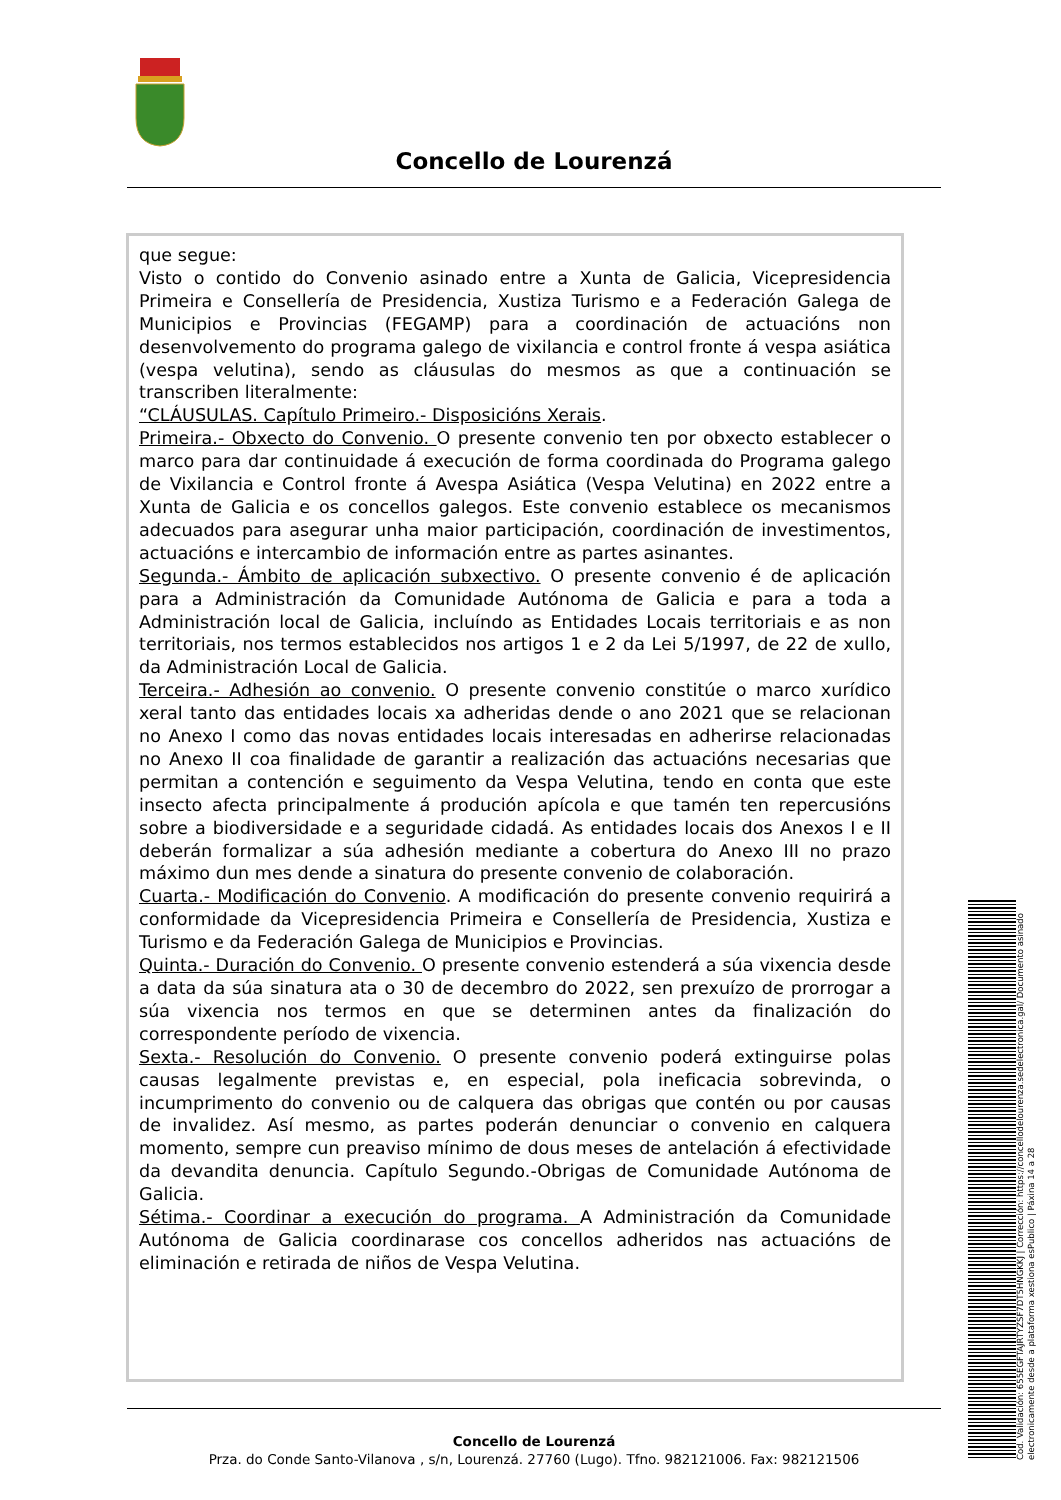Concello de Lourenzá
que segue:
Visto o contido do Convenio asinado entre a Xunta de Galicia, Vicepresidencia Primeira e Consellería de Presidencia, Xustiza Turismo e a Federación Galega de Municipios e Provincias (FEGAMP) para a coordinación de actuacións non desenvolvemento do programa galego de vixilancia e control fronte á vespa asiática (vespa velutina), sendo as cláusulas do mesmos as que a continuación se transcriben literalmente:
“CLÁUSULAS. Capítulo Primeiro.- Disposicións Xerais.
Primeira.- Obxecto do Convenio. O presente convenio ten por obxecto establecer o marco para dar continuidade á execución de forma coordinada do Programa galego de Vixilancia e Control fronte á Avespa Asiática (Vespa Velutina) en 2022 entre a Xunta de Galicia e os concellos galegos. Este convenio establece os mecanismos adecuados para asegurar unha maior participación, coordinación de investimentos, actuacións e intercambio de información entre as partes asinantes.
Segunda.- Ámbito de aplicación subxectivo. O presente convenio é de aplicación para a Administración da Comunidade Autónoma de Galicia e para a toda a Administración local de Galicia, incluíndo as Entidades Locais territoriais e as non territoriais, nos termos establecidos nos artigos 1 e 2 da Lei 5/1997, de 22 de xullo, da Administración Local de Galicia.
Terceira.- Adhesión ao convenio. O presente convenio constitúe o marco xurídico xeral tanto das entidades locais xa adheridas dende o ano 2021 que se relacionan no Anexo I como das novas entidades locais interesadas en adherirse relacionadas no Anexo II coa finalidade de garantir a realización das actuacións necesarias que permitan a contención e seguimento da Vespa Velutina, tendo en conta que este insecto afecta principalmente á produción apícola e que tamén ten repercusións sobre a biodiversidade e a seguridade cidadá. As entidades locais dos Anexos I e II deberán formalizar a súa adhesión mediante a cobertura do Anexo III no prazo máximo dun mes dende a sinatura do presente convenio de colaboración.
Cuarta.- Modificación do Convenio. A modificación do presente convenio requirirá a conformidade da Vicepresidencia Primeira e Consellería de Presidencia, Xustiza e Turismo e da Federación Galega de Municipios e Provincias.
Quinta.- Duración do Convenio. O presente convenio estenderá a súa vixencia desde a data da súa sinatura ata o 30 de decembro do 2022, sen prexuízo de prorrogar a súa vixencia nos termos en que se determinen antes da finalización do correspondente período de vixencia.
Sexta.- Resolución do Convenio. O presente convenio poderá extinguirse polas causas legalmente previstas e, en especial, pola ineficacia sobrevinda, o incumprimento do convenio ou de calquera das obrigas que contén ou por causas de invalidez. Así mesmo, as partes poderán denunciar o convenio en calquera momento, sempre cun preaviso mínimo de dous meses de antelación á efectividade da devandita denuncia. Capítulo Segundo.-Obrigas de Comunidade Autónoma de Galicia.
Sétima.- Coordinar a execución do programa. A Administración da Comunidade Autónoma de Galicia coordinarase cos concellos adheridos nas actuacións de eliminación e retirada de niños de Vespa Velutina.
Concello de Lourenzá
Prza. do Conde Santo-Vilanova , s/n, Lourenzá. 27760 (Lugo). Tfno. 982121006. Fax: 982121506
Cod. Validación: 655EGFTAJRTYZSF7DT5HNGKKJ | Corrección: https://concellodelourenza.sedelectronica.gal/ Documento asinado electronicamente desde a plataforma xestiona esPublico | Páxina 14 a 28